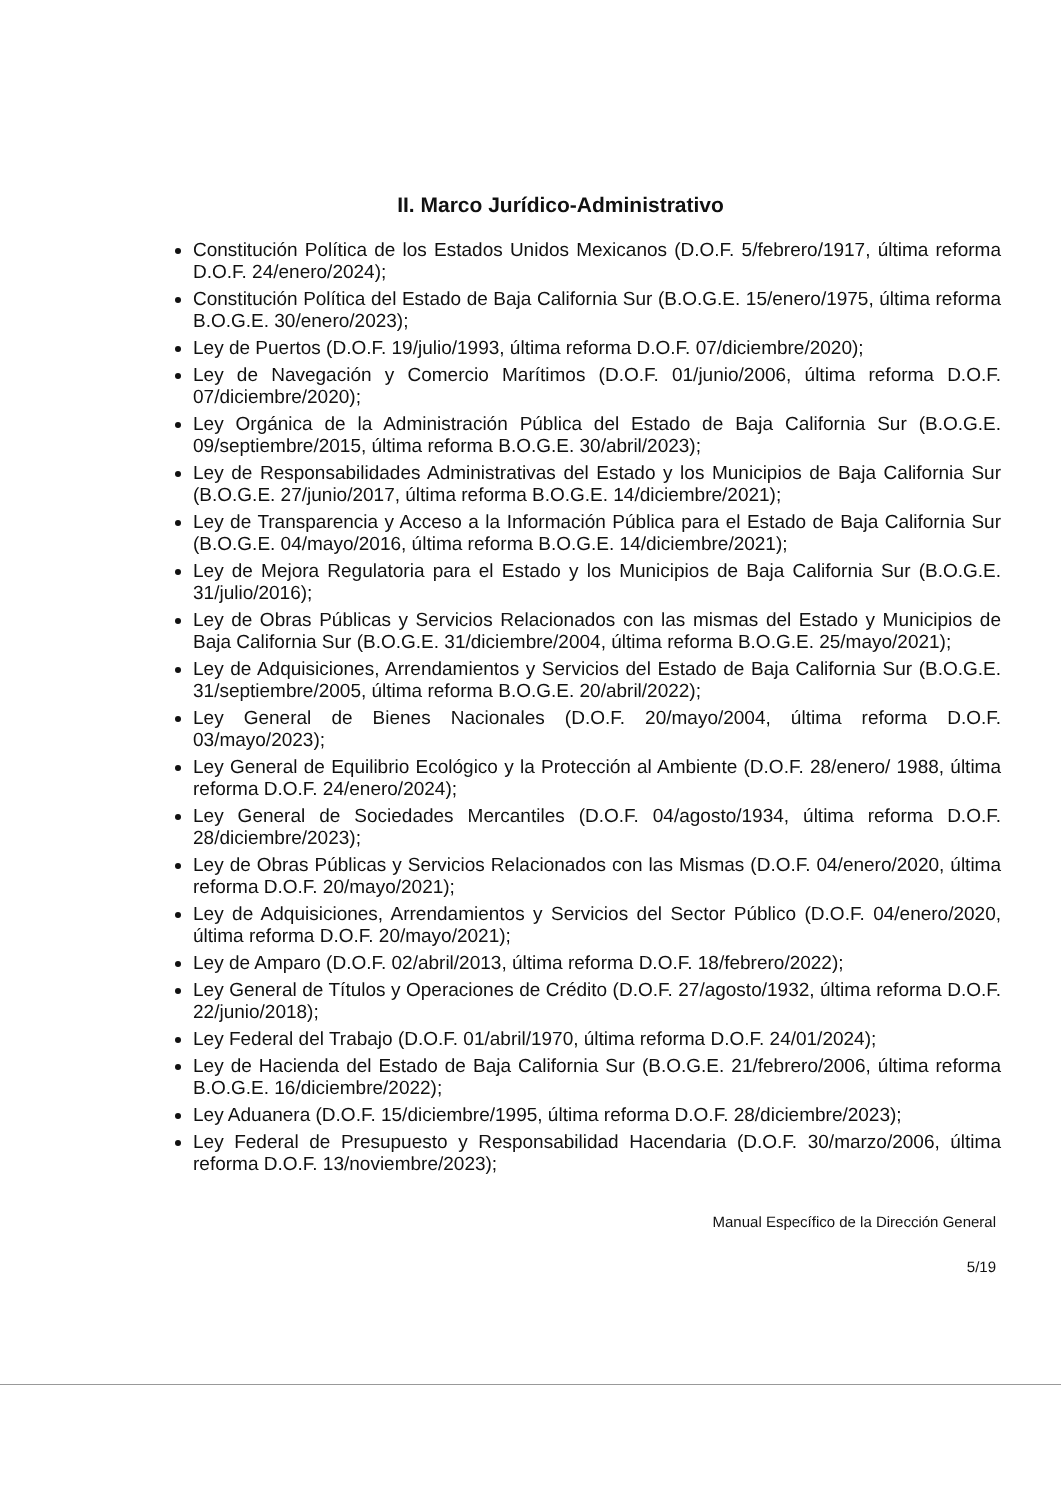II. Marco Jurídico-Administrativo
Constitución Política de los Estados Unidos Mexicanos (D.O.F. 5/febrero/1917, última reforma D.O.F. 24/enero/2024);
Constitución Política del Estado de Baja California Sur (B.O.G.E. 15/enero/1975, última reforma B.O.G.E. 30/enero/2023);
Ley de Puertos (D.O.F. 19/julio/1993, última reforma D.O.F. 07/diciembre/2020);
Ley de Navegación y Comercio Marítimos (D.O.F. 01/junio/2006, última reforma D.O.F. 07/diciembre/2020);
Ley Orgánica de la Administración Pública del Estado de Baja California Sur (B.O.G.E. 09/septiembre/2015, última reforma B.O.G.E. 30/abril/2023);
Ley de Responsabilidades Administrativas del Estado y los Municipios de Baja California Sur (B.O.G.E. 27/junio/2017, última reforma B.O.G.E. 14/diciembre/2021);
Ley de Transparencia y Acceso a la Información Pública para el Estado de Baja California Sur (B.O.G.E. 04/mayo/2016, última reforma B.O.G.E. 14/diciembre/2021);
Ley de Mejora Regulatoria para el Estado y los Municipios de Baja California Sur (B.O.G.E. 31/julio/2016);
Ley de Obras Públicas y Servicios Relacionados con las mismas del Estado y Municipios de Baja California Sur (B.O.G.E. 31/diciembre/2004, última reforma B.O.G.E. 25/mayo/2021);
Ley de Adquisiciones, Arrendamientos y Servicios del Estado de Baja California Sur (B.O.G.E. 31/septiembre/2005, última reforma B.O.G.E. 20/abril/2022);
Ley General de Bienes Nacionales (D.O.F. 20/mayo/2004, última reforma D.O.F. 03/mayo/2023);
Ley General de Equilibrio Ecológico y la Protección al Ambiente (D.O.F. 28/enero/ 1988, última reforma D.O.F. 24/enero/2024);
Ley General de Sociedades Mercantiles (D.O.F. 04/agosto/1934, última reforma D.O.F. 28/diciembre/2023);
Ley de Obras Públicas y Servicios Relacionados con las Mismas (D.O.F. 04/enero/2020, última reforma D.O.F. 20/mayo/2021);
Ley de Adquisiciones, Arrendamientos y Servicios del Sector Público (D.O.F. 04/enero/2020, última reforma D.O.F. 20/mayo/2021);
Ley de Amparo (D.O.F. 02/abril/2013, última reforma D.O.F. 18/febrero/2022);
Ley General de Títulos y Operaciones de Crédito (D.O.F. 27/agosto/1932, última reforma D.O.F. 22/junio/2018);
Ley Federal del Trabajo (D.O.F. 01/abril/1970, última reforma D.O.F. 24/01/2024);
Ley de Hacienda del Estado de Baja California Sur (B.O.G.E. 21/febrero/2006, última reforma B.O.G.E. 16/diciembre/2022);
Ley Aduanera (D.O.F. 15/diciembre/1995, última reforma D.O.F. 28/diciembre/2023);
Ley Federal de Presupuesto y Responsabilidad Hacendaria (D.O.F. 30/marzo/2006, última reforma D.O.F. 13/noviembre/2023);
Manual Específico de la Dirección General
5/19